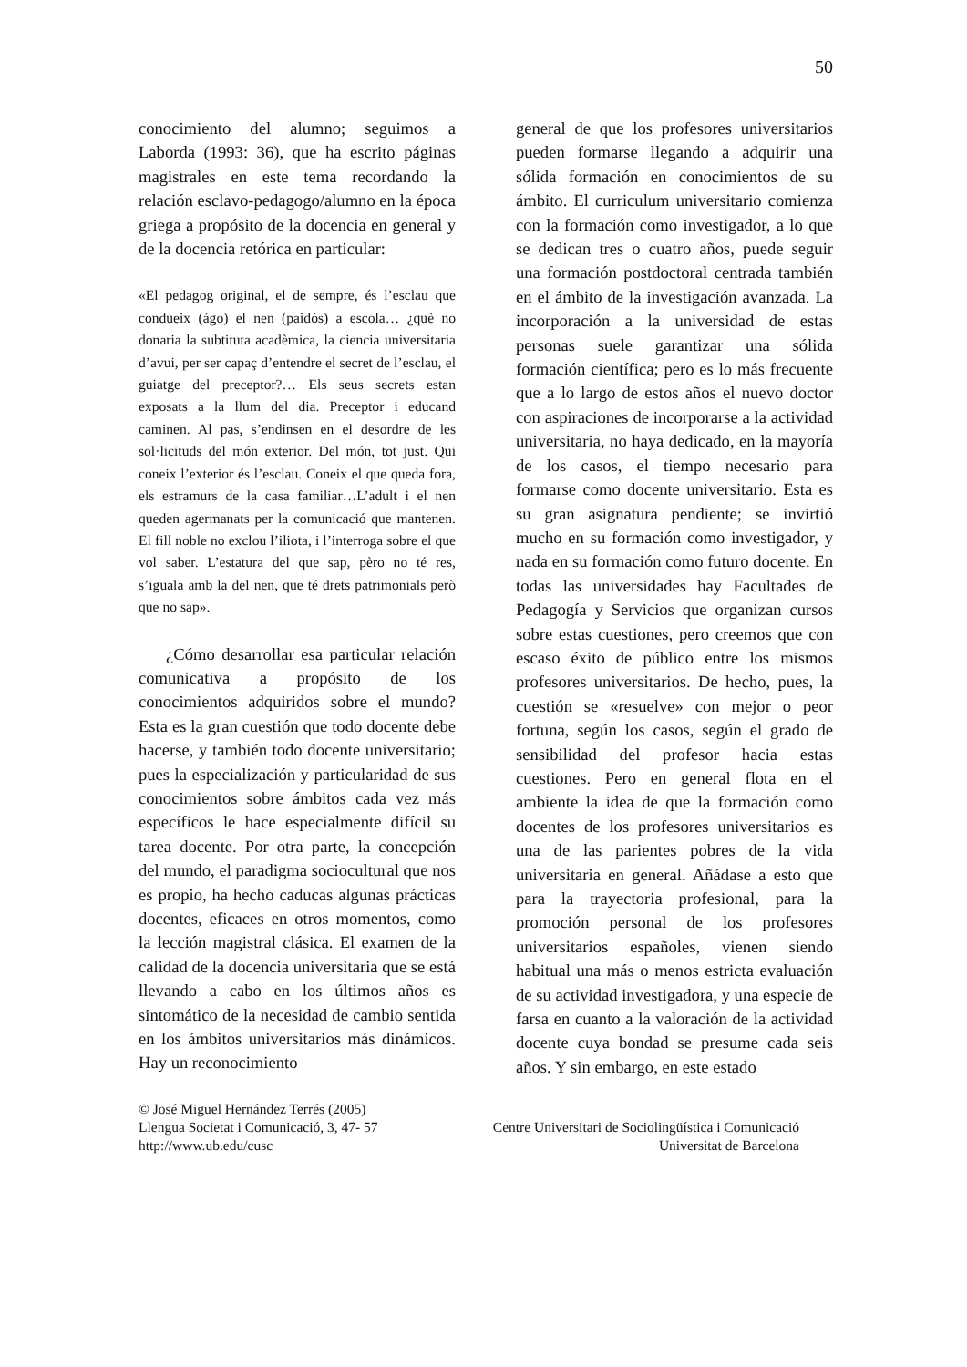50
conocimiento del alumno; seguimos a Laborda (1993: 36), que ha escrito páginas magistrales en este tema recordando la relación esclavo-pedagogo/alumno en la época griega a propósito de la docencia en general y de la docencia retórica en particular:
«El pedagog original, el de sempre, és l’esclau que condueix (ágo) el nen (paidós) a escola… ¿què no donaria la subtituta acadèmica, la ciencia universitaria d’avui, per ser capaç d’entendre el secret de l’esclau, el guiatge del preceptor?… Els seus secrets estan exposats a la llum del dia. Preceptor i educand caminen. Al pas, s’endinsen en el desordre de les sol·licituds del món exterior. Del món, tot just. Qui coneix l’exterior és l’esclau. Coneix el que queda fora, els estramurs de la casa familiar…L’adult i el nen queden agermanats per la comunicació que mantenen. El fill noble no exclou l’iliota, i l’interroga sobre el que vol saber. L’estatura del que sap, pèro no té res, s’iguala amb la del nen, que té drets patrimonials però que no sap».
¿Cómo desarrollar esa particular relación comunicativa a propósito de los conocimientos adquiridos sobre el mundo? Esta es la gran cuestión que todo docente debe hacerse, y también todo docente universitario; pues la especialización y particularidad de sus conocimientos sobre ámbitos cada vez más específicos le hace especialmente difícil su tarea docente. Por otra parte, la concepción del mundo, el paradigma sociocultural que nos es propio, ha hecho caducas algunas prácticas docentes, eficaces en otros momentos, como la lección magistral clásica. El examen de la calidad de la docencia universitaria que se está llevando a cabo en los últimos años es sintomático de la necesidad de cambio sentida en los ámbitos universitarios más dinámicos. Hay un reconocimiento
general de que los profesores universitarios pueden formarse llegando a adquirir una sólida formación en conocimientos de su ámbito. El curriculum universitario comienza con la formación como investigador, a lo que se dedican tres o cuatro años, puede seguir una formación postdoctoral centrada también en el ámbito de la investigación avanzada. La incorporación a la universidad de estas personas suele garantizar una sólida formación científica; pero es lo más frecuente que a lo largo de estos años el nuevo doctor con aspiraciones de incorporarse a la actividad universitaria, no haya dedicado, en la mayoría de los casos, el tiempo necesario para formarse como docente universitario. Esta es su gran asignatura pendiente; se invirtió mucho en su formación como investigador, y nada en su formación como futuro docente. En todas las universidades hay Facultades de Pedagogía y Servicios que organizan cursos sobre estas cuestiones, pero creemos que con escaso éxito de público entre los mismos profesores universitarios. De hecho, pues, la cuestión se «resuelve» con mejor o peor fortuna, según los casos, según el grado de sensibilidad del profesor hacia estas cuestiones. Pero en general flota en el ambiente la idea de que la formación como docentes de los profesores universitarios es una de las parientes pobres de la vida universitaria en general. Añádase a esto que para la trayectoria profesional, para la promoción personal de los profesores universitarios españoles, vienen siendo habitual una más o menos estricta evaluación de su actividad investigadora, y una especie de farsa en cuanto a la valoración de la actividad docente cuya bondad se presume cada seis años. Y sin embargo, en este estado
© José Miguel Hernández Terrés (2005)
Llengua Societat i Comunicació, 3, 47- 57 Centre Universitari de Sociolingüística i Comunicació
http://www.ub.edu/cusc Universitat de Barcelona